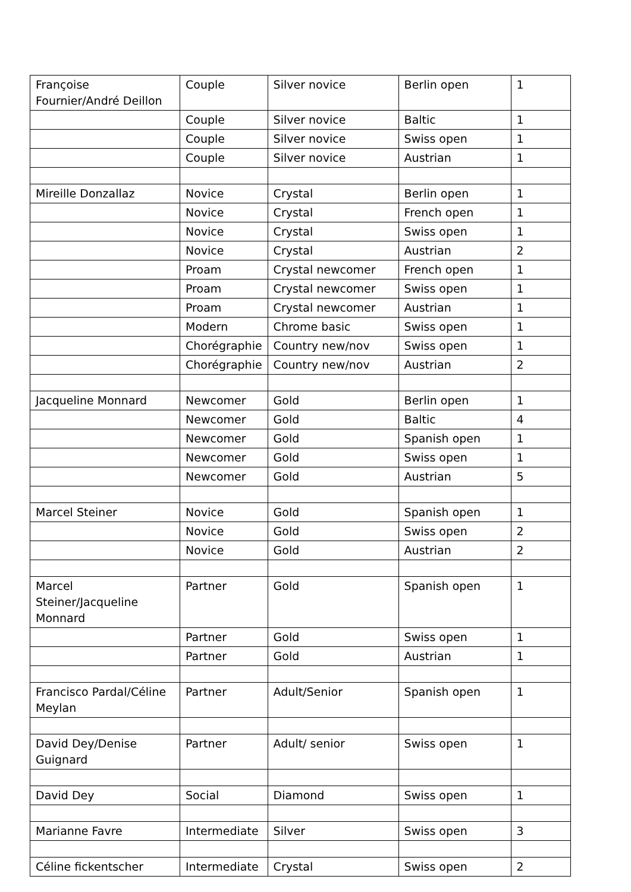| Françoise Fournier/André Deillon | Couple | Silver novice | Berlin open | 1 |
| | Couple | Silver novice | Baltic | 1 |
| | Couple | Silver novice | Swiss open | 1 |
| | Couple | Silver novice | Austrian | 1 |
| Mireille Donzallaz | Novice | Crystal | Berlin open | 1 |
| | Novice | Crystal | French open | 1 |
| | Novice | Crystal | Swiss open | 1 |
| | Novice | Crystal | Austrian | 2 |
| | Proam | Crystal newcomer | French open | 1 |
| | Proam | Crystal newcomer | Swiss open | 1 |
| | Proam | Crystal newcomer | Austrian | 1 |
| | Modern | Chrome basic | Swiss open | 1 |
| | Chorégraphie | Country new/nov | Swiss open | 1 |
| | Chorégraphie | Country new/nov | Austrian | 2 |
| Jacqueline Monnard | Newcomer | Gold | Berlin open | 1 |
| | Newcomer | Gold | Baltic | 4 |
| | Newcomer | Gold | Spanish open | 1 |
| | Newcomer | Gold | Swiss open | 1 |
| | Newcomer | Gold | Austrian | 5 |
| Marcel Steiner | Novice | Gold | Spanish open | 1 |
| | Novice | Gold | Swiss open | 2 |
| | Novice | Gold | Austrian | 2 |
| Marcel Steiner/Jacqueline Monnard | Partner | Gold | Spanish open | 1 |
| | Partner | Gold | Swiss open | 1 |
| | Partner | Gold | Austrian | 1 |
| Francisco Pardal/Céline Meylan | Partner | Adult/Senior | Spanish open | 1 |
| David Dey/Denise Guignard | Partner | Adult/ senior | Swiss open | 1 |
| David Dey | Social | Diamond | Swiss open | 1 |
| Marianne Favre | Intermediate | Silver | Swiss open | 3 |
| Céline fickentscher | Intermediate | Crystal | Swiss open | 2 |